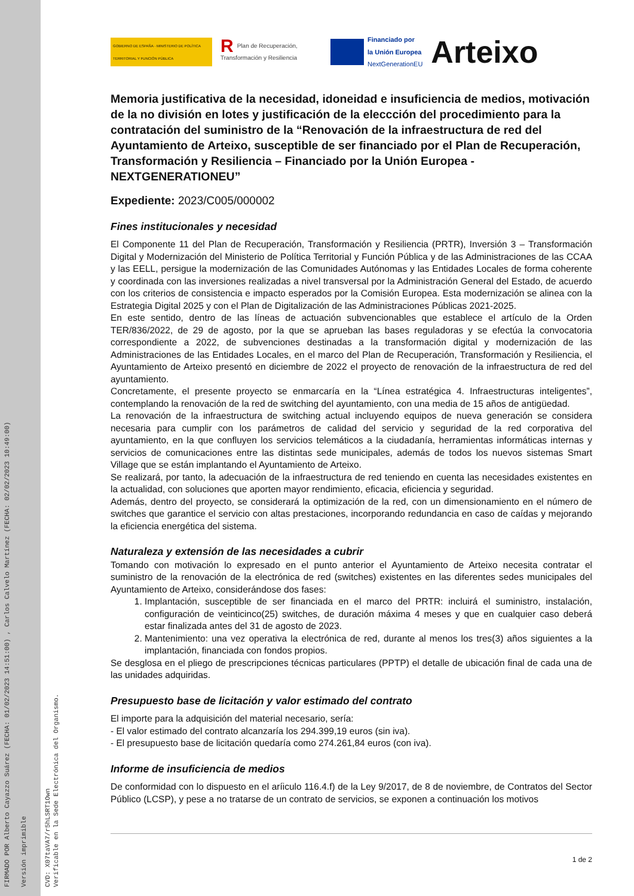FIRMADO POR Alberto Cayazzo Suárez (FECHA: 01/02/2023 14:51:00) , Carlos Calvelo Martínez (FECHA: 02/02/2023 10:49:00) Versión imprimible CVD: X07taVA7/r5hLSRT1Own Verificable en la Sede Electrónica del Organismo.
GOBIERNO DE ESPAÑA · MINISTERIO DE POLÍTICA TERRITORIAL Y FUNCIÓN PÚBLICA
RPlan de Recuperación, Transformación y Resiliencia
Financiado por
la Unión Europea
NextGenerationEU
Arteixo
Memoria justificativa de la necesidad, idoneidad e insuficiencia de medios, motivación de la no división en lotes y justificación de la eleccción del procedimiento para la contratación del suministro de la “Renovación de la infraestructura de red del Ayuntamiento de Arteixo, susceptible de ser financiado por el Plan de Recuperación, Transformación y Resiliencia – Financiado por la Unión Europea - NEXTGENERATIONEU”
Expediente: 2023/C005/000002
Fines institucionales y necesidad
El Componente 11 del Plan de Recuperación, Transformación y Resiliencia (PRTR), Inversión 3 – Transformación Digital y Modernización del Ministerio de Política Territorial y Función Pública y de las Administraciones de las CCAA y las EELL, persigue la modernización de las Comunidades Autónomas y las Entidades Locales de forma coherente y coordinada con las inversiones realizadas a nivel transversal por la Administración General del Estado, de acuerdo con los criterios de consistencia e impacto esperados por la Comisión Europea. Esta modernización se alinea con la Estrategia Digital 2025 y con el Plan de Digitalización de las Administraciones Públicas 2021-2025.
En este sentido, dentro de las líneas de actuación subvencionables que establece el artículo de la Orden TER/836/2022, de 29 de agosto, por la que se aprueban las bases reguladoras y se efectúa la convocatoria correspondiente a 2022, de subvenciones destinadas a la transformación digital y modernización de las Administraciones de las Entidades Locales, en el marco del Plan de Recuperación, Transformación y Resiliencia, el Ayuntamiento de Arteixo presentó en diciembre de 2022 el proyecto de renovación de la infraestructura de red del ayuntamiento.
Concretamente, el presente proyecto se enmarcaría en la “Línea estratégica 4. Infraestructuras inteligentes”, contemplando la renovación de la red de switching del ayuntamiento, con una media de 15 años de antigüedad.
La renovación de la infraestructura de switching actual incluyendo equipos de nueva generación se considera necesaria para cumplir con los parámetros de calidad del servicio y seguridad de la red corporativa del ayuntamiento, en la que confluyen los servicios telemáticos a la ciudadanía, herramientas informáticas internas y servicios de comunicaciones entre las distintas sede municipales, además de todos los nuevos sistemas Smart Village que se están implantando el Ayuntamiento de Arteixo.
Se realizará, por tanto, la adecuación de la infraestructura de red teniendo en cuenta las necesidades existentes en la actualidad, con soluciones que aporten mayor rendimiento, eficacia, eficiencia y seguridad.
Además, dentro del proyecto, se considerará la optimización de la red, con un dimensionamiento en el número de switches que garantice el servicio con altas prestaciones, incorporando redundancia en caso de caídas y mejorando la eficiencia energética del sistema.
Naturaleza y extensión de las necesidades a cubrir
Tomando con motivación lo expresado en el punto anterior el Ayuntamiento de Arteixo necesita contratar el suministro de la renovación de la electrónica de red (switches) existentes en las diferentes sedes municipales del Ayuntamiento de Arteixo, considerándose dos fases:
1. Implantación, susceptible de ser financiada en el marco del PRTR: incluirá el suministro, instalación, configuración de veinticinco(25) switches, de duración máxima 4 meses y que en cualquier caso deberá estar finalizada antes del 31 de agosto de 2023.
2. Mantenimiento: una vez operativa la electrónica de red, durante al menos los tres(3) años siguientes a la implantación, financiada con fondos propios.
Se desglosa en el pliego de prescripciones técnicas particulares (PPTP) el detalle de ubicación final de cada una de las unidades adquiridas.
Presupuesto base de licitación y valor estimado del contrato
El importe para la adquisición del material necesario, sería:
- El valor estimado del contrato alcanzaría los 294.399,19 euros (sin iva).
- El presupuesto base de licitación quedaría como 274.261,84 euros (con iva).
Informe de insuficiencia de medios
De conformidad con lo dispuesto en el aríiculo 116.4.f) de la Ley 9/2017, de 8 de noviembre, de Contratos del Sector Público (LCSP), y pese a no tratarse de un contrato de servicios, se exponen a continuación los motivos
1 de 2